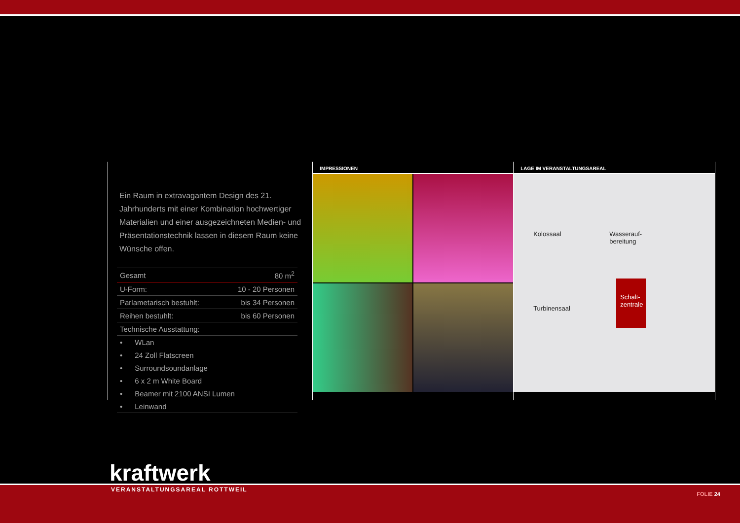Ein Raum in extravagantem Design des 21. Jahrhunderts mit einer Kombination hochwertiger Materialien und einer ausgezeichneten Medien- und Präsentationstechnik lassen in diesem Raum keine Wünsche offen.
| Gesamt | 80 m<sup>2</sup> |
| U-Form: | 10 - 20 Personen |
| Parlametarisch bestuhlt: | bis 34 Personen |
| Reihen bestuhlt: | bis 60 Personen |
| Technische Ausstattung: | |
| • WLan | |
| • 24 Zoll Flatscreen | |
| • Surroundsoundanlage | |
| • 6 x 2 m White Board | |
| • Beamer mit 2100 ANSI Lumen | |
| • Leinwand | |
IMPRESSIONEN LAGE IM VERANSTALTUNGSAREAL
Kolossaal Wasserauf-
bereitung
Turbinensaal
Schalt-
zentrale
kraftwerk
VERANSTALTUNGSAREAL ROTTWEIL
FOLIE 24